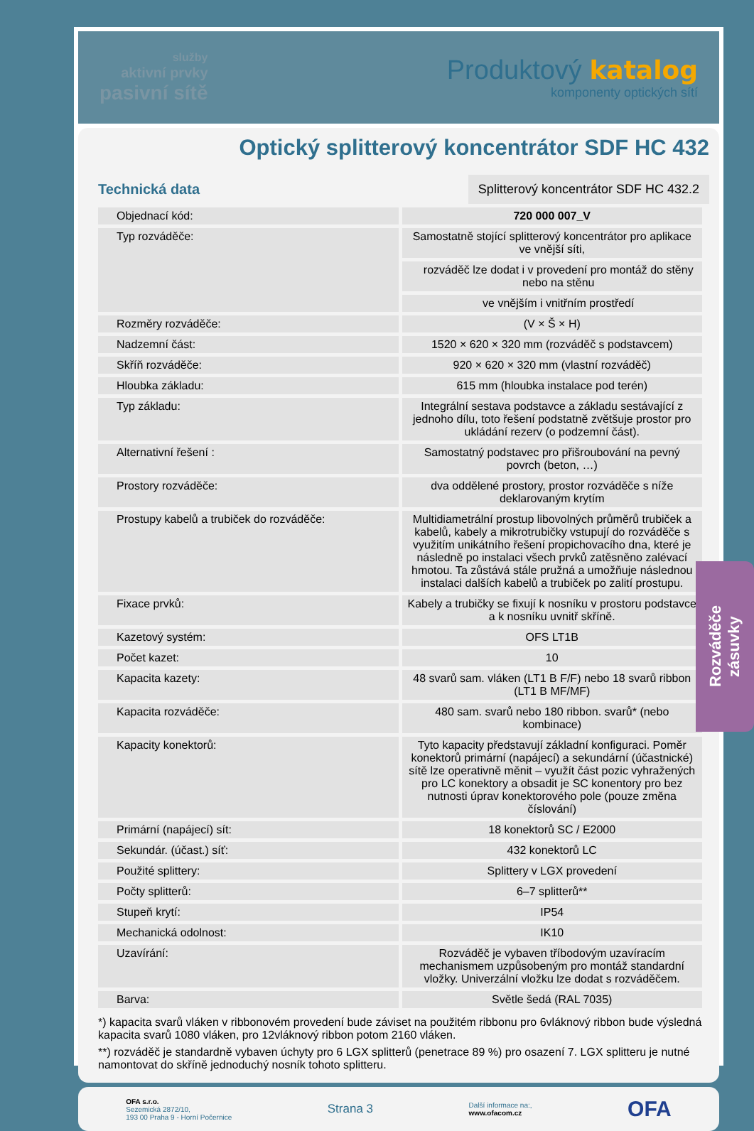služby
aktivní prvky
pasivní sítě
Produktový katalog
komponenty optických sítí
Optický splitterový koncentrátor SDF HC 432
Technická data
Splitterový koncentrátor SDF HC 432.2
| Objednací kód: | 720 000 007_V |
| Typ rozváděče: | Samostatně stojící splitterový koncentrátor pro aplikace ve vnější síti, |
| | rozváděč lze dodat i v provedení pro montáž do stěny nebo na stěnu |
| | ve vnějším i vnitřním prostředí |
| Rozměry rozváděče: | (V × Š × H) |
| Nadzemní část: | 1520 × 620 × 320 mm (rozváděč s podstavcem) |
| Skříň rozváděče: | 920 × 620 × 320 mm (vlastní rozváděč) |
| Hloubka základu: | 615 mm (hloubka instalace pod terén) |
| Typ základu: | Integrální sestava podstavce a základu sestávající z jednoho dílu, toto řešení podstatně zvětšuje prostor pro ukládání rezerv (o podzemní část). |
| Alternativní řešení : | Samostatný podstavec pro přišroubování na pevný povrch (beton, …) |
| Prostory rozváděče: | dva oddělené prostory, prostor rozváděče s níže deklarovaným krytím |
| Prostupy kabelů a trubiček do rozváděče: | Multidiametrální prostup libovolných průměrů trubiček a kabelů, kabely a mikrotrubičky vstupují do rozváděče s využitím unikátního řešení propichovacího dna, které je následně po instalaci všech prvků zatěsněno zalévací hmotou. Ta zůstává stále pružná a umožňuje následnou instalaci dalších kabelů a trubiček po zalití prostupu. |
| Fixace prvků: | Kabely a trubičky se fixují k nosníku v prostoru podstavce a k nosníku uvnitř skříně. |
| Kazetový systém: | OFS LT1B |
| Počet kazet: | 10 |
| Kapacita kazety: | 48 svarů sam. vláken (LT1 B F/F) nebo 18 svarů ribbon (LT1 B MF/MF) |
| Kapacita rozváděče: | 480 sam. svarů nebo 180 ribbon. svarů* (nebo kombinace) |
| Kapacity konektorů: | Tyto kapacity představují základní konfiguraci. Poměr konektorů primární (napájecí) a sekundární (účastnické) sítě lze operativně měnit – využít část pozic vyhražených pro LC konektory a obsadit je SC konentory pro bez nutnosti úprav konektorového pole (pouze změna číslování) |
| Primární (napájecí) sít: | 18 konektorů SC / E2000 |
| Sekundár. (účast.) síť: | 432 konektorů LC |
| Použité splittery: | Splittery v LGX provedení |
| Počty splitterů: | 6–7 splitterů** |
| Stupeň krytí: | IP54 |
| Mechanická odolnost: | IK10 |
| Uzavírání: | Rozváděč je vybaven tříbodovým uzavíracím mechanismem uzpůsobeným pro montáž standardní vložky. Univerzální vložku lze dodat s rozváděčem. |
| Barva: | Světle šedá (RAL 7035) |
*) kapacita svarů vláken v ribbonovém provedení bude záviset na použitém ribbonu pro 6vláknový ribbon bude výsledná kapacita svarů 1080 vláken, pro 12vláknový ribbon potom 2160 vláken.
**) rozváděč je standardně vybaven úchyty pro 6 LGX splitterů (penetrace 89 %) pro osazení 7. LGX splitteru je nutné namontovat do skříně jednoduchý nosník tohoto splitteru.
OFA s.r.o.
Sezemická 2872/10,
193 00 Praha 9 - Horní Počernice
Strana 3
Další informace na:,
www.ofacom.cz
OFA
Rozváděče
zásuvky